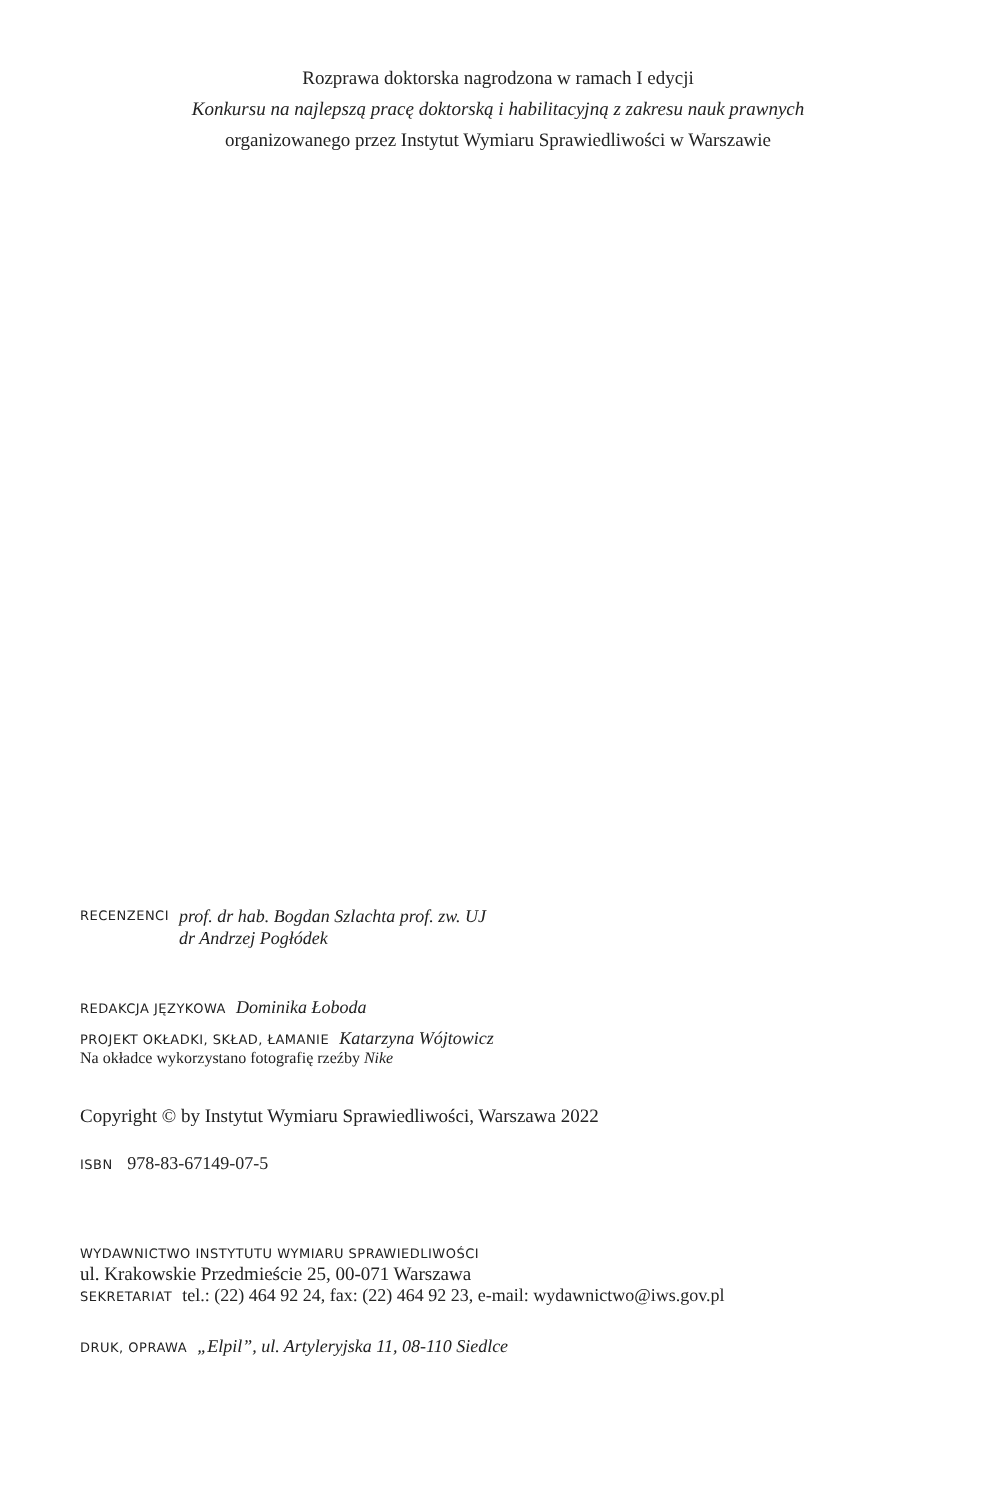Rozprawa doktorska nagrodzona w ramach I edycji
Konkursu na najlepszą pracę doktorską i habilitacyjną z zakresu nauk prawnych
organizowanego przez Instytut Wymiaru Sprawiedliwości w Warszawie
RECENZENCI
prof. dr hab. Bogdan Szlachta prof. zw. UJ
dr Andrzej Pogłódek
REDAKCJA JĘZYKOWA Dominika Łoboda
PROJEKT OKŁADKI, SKŁAD, ŁAMANIE Katarzyna Wójtowicz
Na okładce wykorzystano fotografię rzeźby Nike
Copyright © by Instytut Wymiaru Sprawiedliwości, Warszawa 2022
ISBN 978-83-67149-07-5
WYDAWNICTWO INSTYTUTU WYMIARU SPRAWIEDLIWOŚCI
ul. Krakowskie Przedmieście 25, 00-071 Warszawa
SEKRETARIAT tel.: (22) 464 92 24, fax: (22) 464 92 23, e-mail: wydawnictwo@iws.gov.pl
DRUK, OPRAWA „Elpil”, ul. Artyleryjska 11, 08-110 Siedlce